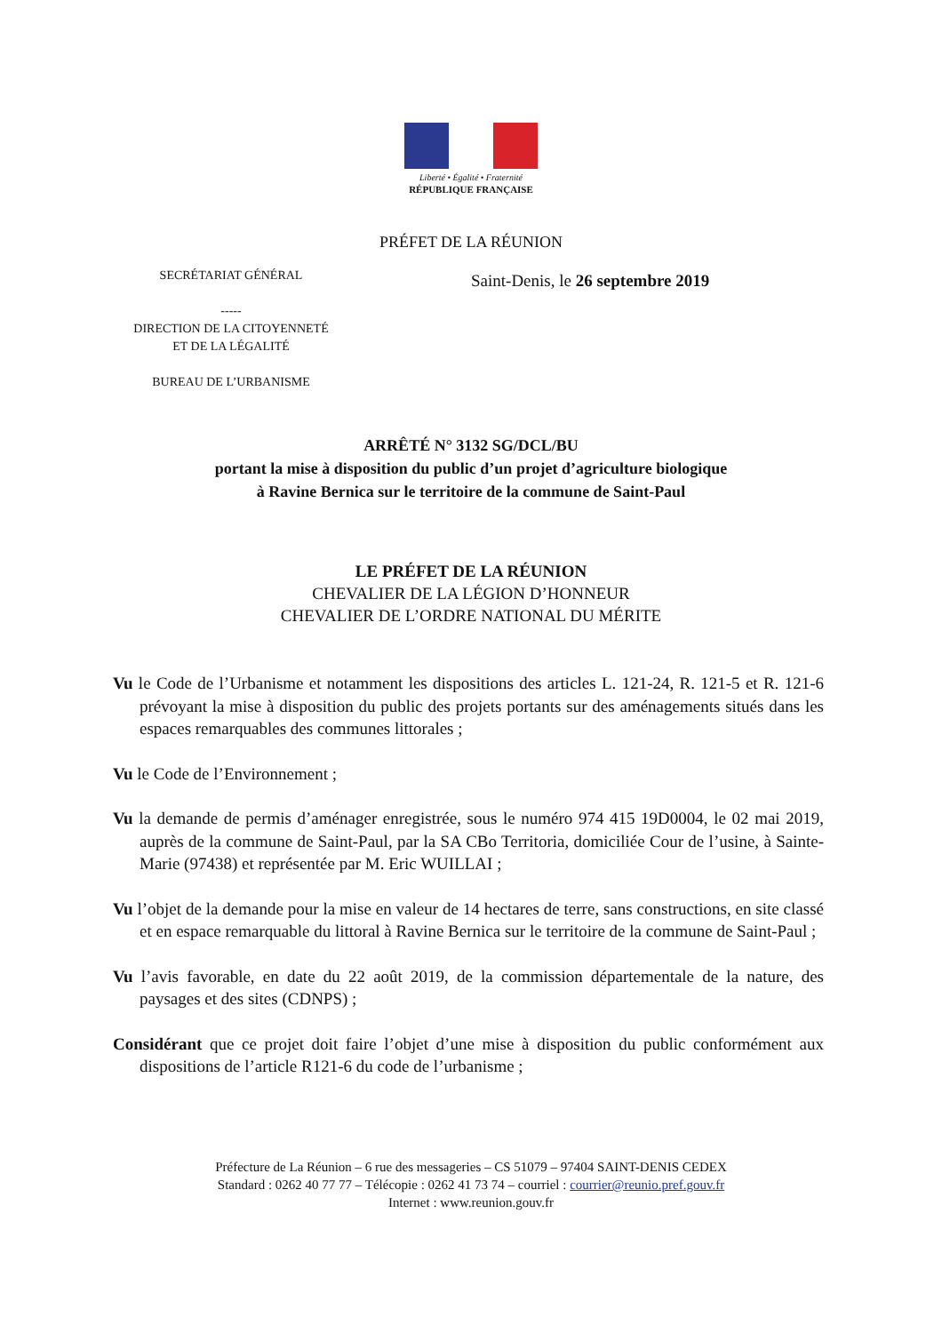Liberté • Égalité • Fraternité
RÉPUBLIQUE FRANÇAISE
PRÉFET DE LA RÉUNION
SECRÉTARIAT GÉNÉRAL
-----
DIRECTION DE LA CITOYENNETÉ
ET DE LA LÉGALITÉ
BUREAU DE L’URBANISME
Saint-Denis, le 26 septembre 2019
ARRÊTÉ N° 3132 SG/DCL/BU
portant la mise à disposition du public d’un projet d’agriculture biologique
à Ravine Bernica sur le territoire de la commune de Saint-Paul
LE PRÉFET DE LA RÉUNION
CHEVALIER DE LA LÉGION D’HONNEUR
CHEVALIER DE L’ORDRE NATIONAL DU MÉRITE
Vu le Code de l’Urbanisme et notamment les dispositions des articles L. 121-24, R. 121-5 et R. 121-6 prévoyant la mise à disposition du public des projets portants sur des aménagements situés dans les espaces remarquables des communes littorales ;
Vu le Code de l’Environnement ;
Vu la demande de permis d’aménager enregistrée, sous le numéro 974 415 19D0004, le 02 mai 2019, auprès de la commune de Saint-Paul, par la SA CBo Territoria, domiciliée Cour de l’usine, à Sainte-Marie (97438) et représentée par M. Eric WUILLAI ;
Vu l’objet de la demande pour la mise en valeur de 14 hectares de terre, sans constructions, en site classé et en espace remarquable du littoral à Ravine Bernica sur le territoire de la commune de Saint-Paul ;
Vu l’avis favorable, en date du 22 août 2019, de la commission départementale de la nature, des paysages et des sites (CDNPS) ;
Considérant que ce projet doit faire l’objet d’une mise à disposition du public conformément aux dispositions de l’article R121-6 du code de l’urbanisme ;
Préfecture de La Réunion – 6 rue des messageries – CS 51079 – 97404 SAINT-DENIS CEDEX
Standard : 0262 40 77 77 – Télécopie : 0262 41 73 74 – courriel : courrier@reunio.pref.gouv.fr
Internet : www.reunion.gouv.fr